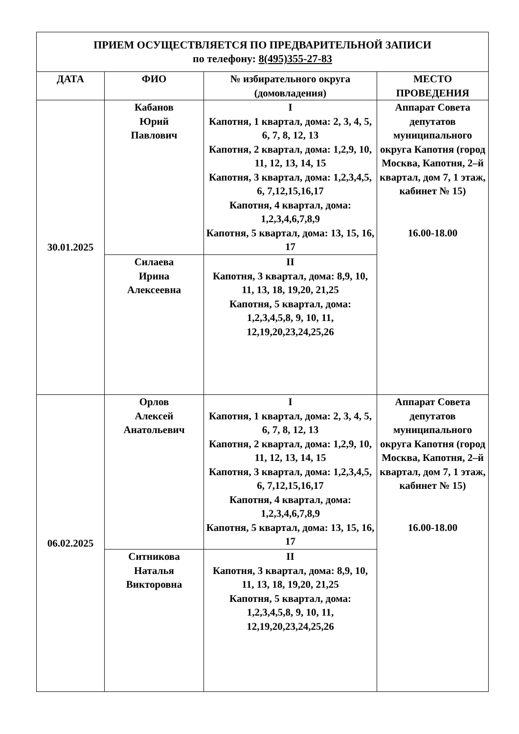| ПРИЕМ ОСУЩЕСТВЛЯЕТСЯ ПО ПРЕДВАРИТЕЛЬНОЙ ЗАПИСИ по телефону: 8(495)355-27-83 | | | |
| ДАТА | ФИО | № избирательного округа (домовладения) | МЕСТО ПРОВЕДЕНИЯ |
| 30.01.2025 | Кабанов Юрий Павлович | I Капотня, 1 квартал, дома: 2, 3, 4, 5, 6, 7, 8, 12, 13 Капотня, 2 квартал, дома: 1,2,9, 10, 11, 12, 13, 14, 15 Капотня, 3 квартал, дома: 1,2,3,4,5, 6, 7,12,15,16,17 Капотня, 4 квартал, дома: 1,2,3,4,6,7,8,9 Капотня, 5 квартал, дома: 13, 15, 16, 17 | Аппарат Совета депутатов муниципального округа Капотня (город Москва, Капотня, 2–й квартал, дом 7, 1 этаж, кабинет № 15) 16.00-18.00 |
| | Силаева Ирина Алексеевна | II Капотня, 3 квартал, дома: 8,9, 10, 11, 13, 18, 19,20, 21,25 Капотня, 5 квартал, дома: 1,2,3,4,5,8, 9, 10, 11, 12,19,20,23,24,25,26 | |
| 06.02.2025 | Орлов Алексей Анатольевич | I Капотня, 1 квартал, дома: 2, 3, 4, 5, 6, 7, 8, 12, 13 Капотня, 2 квартал, дома: 1,2,9, 10, 11, 12, 13, 14, 15 Капотня, 3 квартал, дома: 1,2,3,4,5, 6, 7,12,15,16,17 Капотня, 4 квартал, дома: 1,2,3,4,6,7,8,9 Капотня, 5 квартал, дома: 13, 15, 16, 17 | Аппарат Совета депутатов муниципального округа Капотня (город Москва, Капотня, 2–й квартал, дом 7, 1 этаж, кабинет № 15) 16.00-18.00 |
| | Ситникова Наталья Викторовна | II Капотня, 3 квартал, дома: 8,9, 10, 11, 13, 18, 19,20, 21,25 Капотня, 5 квартал, дома: 1,2,3,4,5,8, 9, 10, 11, 12,19,20,23,24,25,26 | |